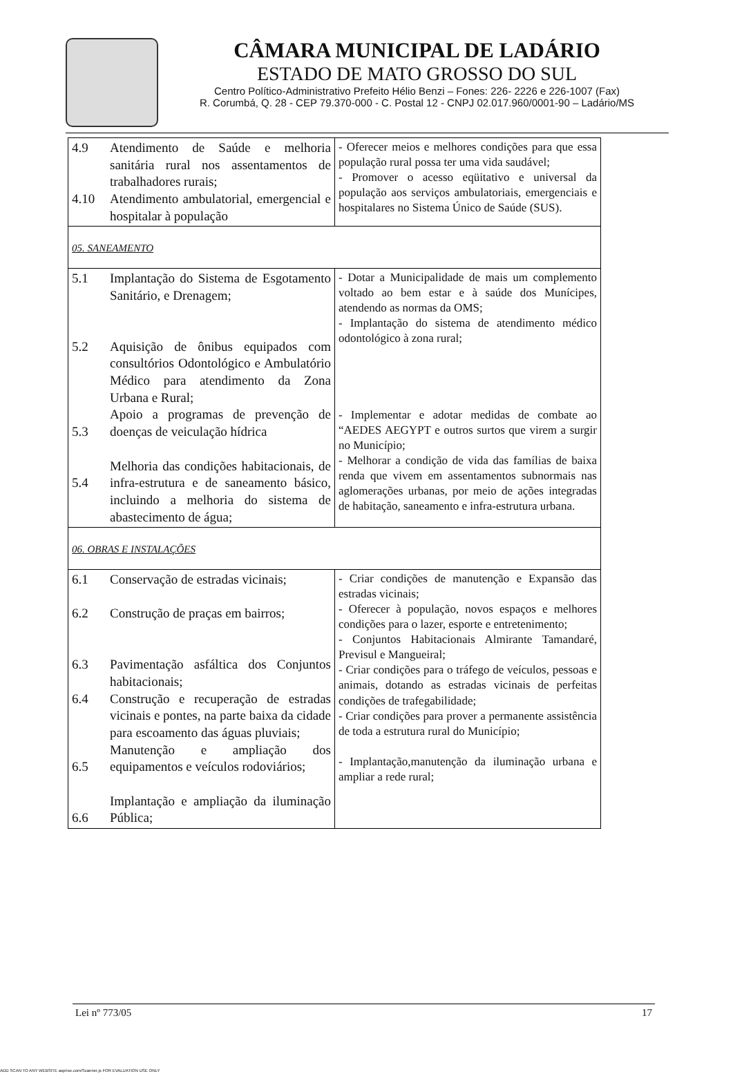CÂMARA MUNICIPAL DE LADÁRIO
ESTADO DE MATO GROSSO DO SUL
Centro Político-Administrativo Prefeito Hélio Benzi – Fones: 226- 2226 e 226-1007 (Fax)
R. Corumbá, Q. 28 - CEP 79.370-000 - C. Postal 12 - CNPJ 02.017.960/0001-90 – Ladário/MS
| 4.9 4.10 | Atendimento de Saúde e melhoria sanitária rural nos assentamentos de trabalhadores rurais; Atendimento ambulatorial, emergencial e hospitalar à população | - Oferecer meios e melhores condições para que essa população rural possa ter uma vida saudável; - Promover o acesso eqüitativo e universal da população aos serviços ambulatoriais, emergenciais e hospitalares no Sistema Único de Saúde (SUS). |
| 05. SANEAMENTO | | |
| 5.1 5.2 5.3 5.4 | Implantação do Sistema de Esgotamento Sanitário, e Drenagem; Aquisição de ônibus equipados com consultórios Odontológico e Ambulatório Médico para atendimento da Zona Urbana e Rural; Apoio a programas de prevenção de doenças de veiculação hídrica Melhoria das condições habitacionais, de infra-estrutura e de saneamento básico, incluindo a melhoria do sistema de abastecimento de água; | - Dotar a Municipalidade de mais um complemento voltado ao bem estar e à saúde dos Munícipes, atendendo as normas da OMS; - Implantação do sistema de atendimento médico odontológico à zona rural; - Implementar e adotar medidas de combate ao “AEDES AEGYPT e outros surtos que virem a surgir no Município; - Melhorar a condição de vida das famílias de baixa renda que vivem em assentamentos subnormais nas aglomerações urbanas, por meio de ações integradas de habitação, saneamento e infra-estrutura urbana. |
| 06. OBRAS E INSTALAÇÕES | | |
| 6.1 6.2 6.3 6.4 6.5 6.6 | Conservação de estradas vicinais; Construção de praças em bairros; Pavimentação asfáltica dos Conjuntos habitacionais; Construção e recuperação de estradas vicinais e pontes, na parte baixa da cidade para escoamento das águas pluviais; Manutenção e ampliação dos equipamentos e veículos rodoviários; Implantação e ampliação da iluminação Pública; | - Criar condições de manutenção e Expansão das estradas vicinais; - Oferecer à população, novos espaços e melhores condições para o lazer, esporte e entretenimento; - Conjuntos Habitacionais Almirante Tamandaré, Previsul e Mangueiral; - Criar condições para o tráfego de veículos, pessoas e animais, dotando as estradas vicinais de perfeitas condições de trafegabilidade; - Criar condições para prover a permanente assistência de toda a estrutura rural do Município; - Implantação,manutenção da iluminação urbana e ampliar a rede rural; |
Lei nº 773/05 17
ADD SCAN TO ANY WEBSITE asprise.com/Scanner.js FOR EVALUATION USE ONLY